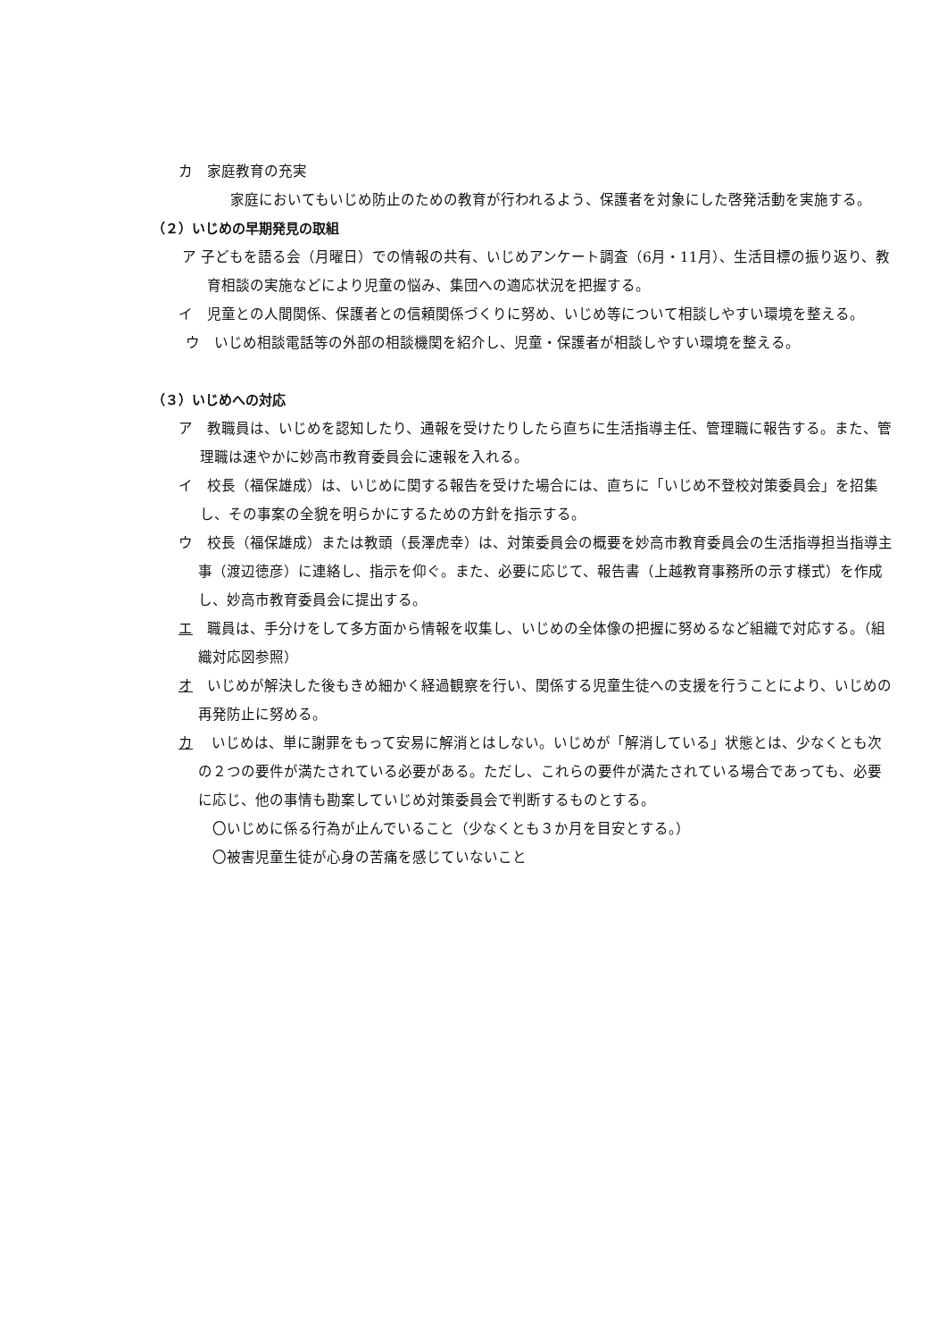カ　家庭教育の充実
家庭においてもいじめ防止のための教育が行われるよう、保護者を対象にした啓発活動を実施する。
（２）いじめの早期発見の取組
ア 子どもを語る会（月曜日）での情報の共有、いじめアンケート調査（6月・11月）、生活目標の振り返り、教育相談の実施などにより児童の悩み、集団への適応状況を把握する。
イ　児童との人間関係、保護者との信頼関係づくりに努め、いじめ等について相談しやすい環境を整える。
ウ　いじめ相談電話等の外部の相談機関を紹介し、児童・保護者が相談しやすい環境を整える。
（３）いじめへの対応
ア　教職員は、いじめを認知したり、通報を受けたりしたら直ちに生活指導主任、管理職に報告する。また、管理職は速やかに妙高市教育委員会に速報を入れる。
イ　校長（福保雄成）は、いじめに関する報告を受けた場合には、直ちに「いじめ不登校対策委員会」を招集し、その事案の全貌を明らかにするための方針を指示する。
ウ　校長（福保雄成）または教頭（長澤虎幸）は、対策委員会の概要を妙高市教育委員会の生活指導担当指導主事（渡辺徳彦）に連絡し、指示を仰ぐ。また、必要に応じて、報告書（上越教育事務所の示す様式）を作成し、妙高市教育委員会に提出する。
エ　職員は、手分けをして多方面から情報を収集し、いじめの全体像の把握に努めるなど組織で対応する。（組織対応図参照）
オ　いじめが解決した後もきめ細かく経過観察を行い、関係する児童生徒への支援を行うことにより、いじめの再発防止に努める。
カ　 いじめは、単に謝罪をもって安易に解消とはしない。いじめが「解消している」状態とは、少なくとも次の２つの要件が満たされている必要がある。ただし、これらの要件が満たされている場合であっても、必要に応じ、他の事情も勘案していじめ対策委員会で判断するものとする。
〇いじめに係る行為が止んでいること（少なくとも３か月を目安とする。）
〇被害児童生徒が心身の苦痛を感じていないこと